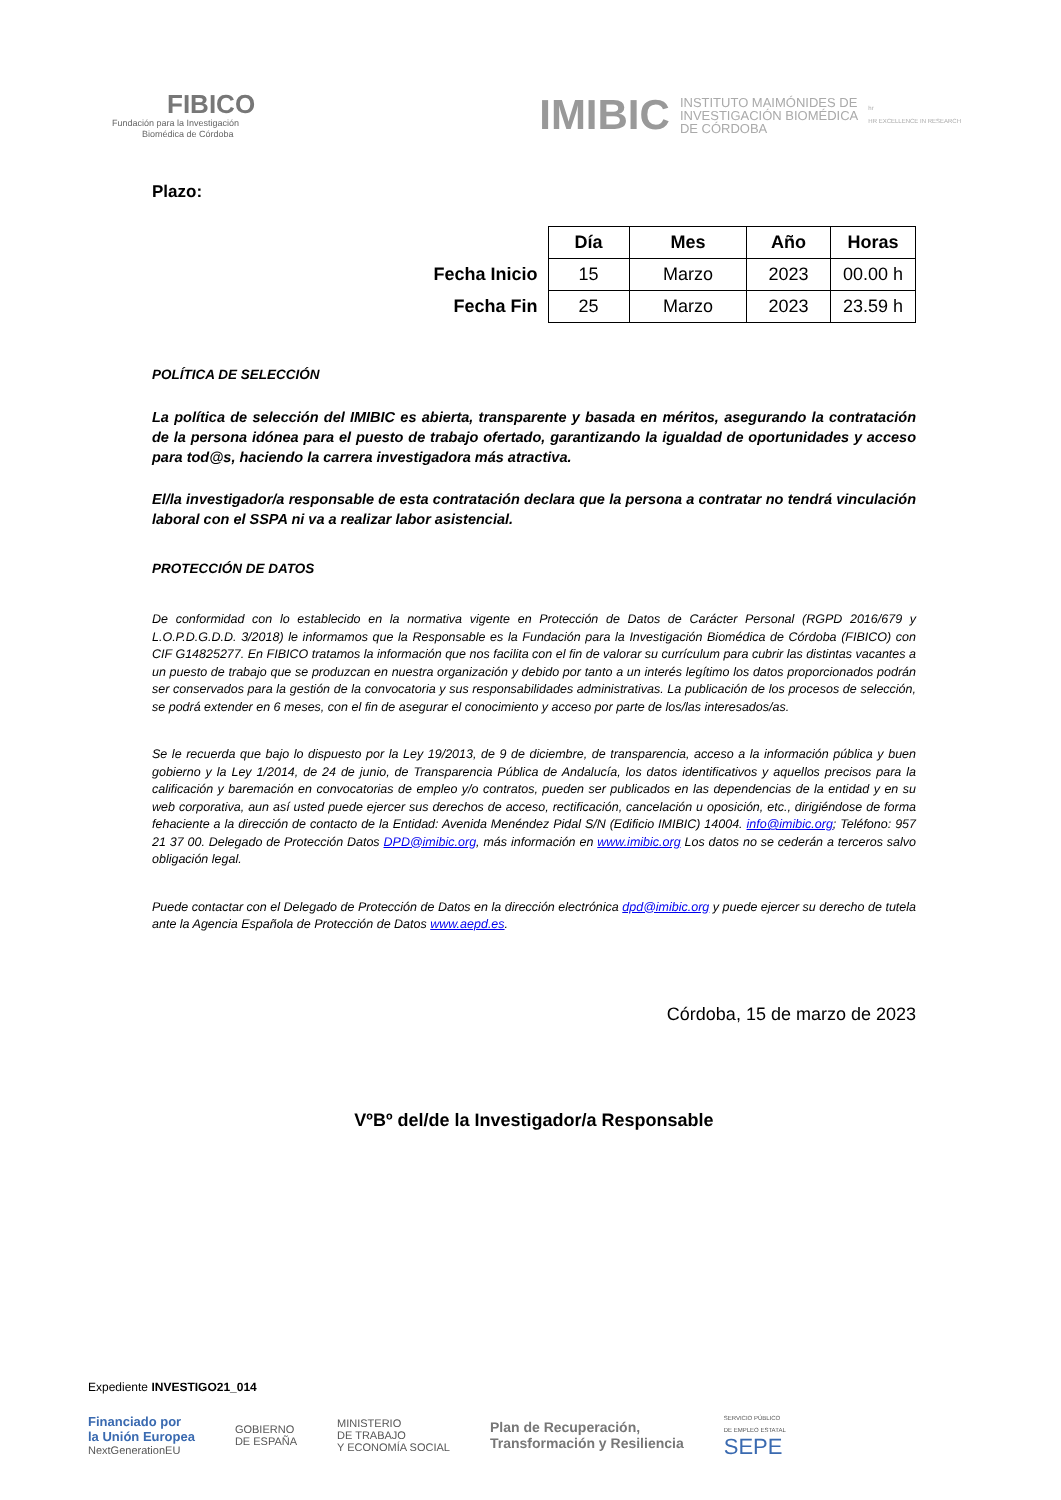FIBICO
Fundación para la Investigación
Biomédica de Córdoba
IMIBIC INSTITUTO MAIMÓNIDES DE
INVESTIGACIÓN BIOMÉDICA
DE CÓRDOBA hr
HR EXCELLENCE IN RESEARCH
Plazo:
| | Día | Mes | Año | Horas |
| Fecha Inicio | 15 | Marzo | 2023 | 00.00 h |
| Fecha Fin | 25 | Marzo | 2023 | 23.59 h |
POLÍTICA DE SELECCIÓN
La política de selección del IMIBIC es abierta, transparente y basada en méritos, asegurando la contratación de la persona idónea para el puesto de trabajo ofertado, garantizando la igualdad de oportunidades y acceso para tod@s, haciendo la carrera investigadora más atractiva.
El/la investigador/a responsable de esta contratación declara que la persona a contratar no tendrá vinculación laboral con el SSPA ni va a realizar labor asistencial.
PROTECCIÓN DE DATOS
De conformidad con lo establecido en la normativa vigente en Protección de Datos de Carácter Personal (RGPD 2016/679 y L.O.P.D.G.D.D. 3/2018) le informamos que la Responsable es la Fundación para la Investigación Biomédica de Córdoba (FIBICO) con CIF G14825277. En FIBICO tratamos la información que nos facilita con el fin de valorar su currículum para cubrir las distintas vacantes a un puesto de trabajo que se produzcan en nuestra organización y debido por tanto a un interés legítimo los datos proporcionados podrán ser conservados para la gestión de la convocatoria y sus responsabilidades administrativas. La publicación de los procesos de selección, se podrá extender en 6 meses, con el fin de asegurar el conocimiento y acceso por parte de los/las interesados/as.
Se le recuerda que bajo lo dispuesto por la Ley 19/2013, de 9 de diciembre, de transparencia, acceso a la información pública y buen gobierno y la Ley 1/2014, de 24 de junio, de Transparencia Pública de Andalucía, los datos identificativos y aquellos precisos para la calificación y baremación en convocatorias de empleo y/o contratos, pueden ser publicados en las dependencias de la entidad y en su web corporativa, aun así usted puede ejercer sus derechos de acceso, rectificación, cancelación u oposición, etc., dirigiéndose de forma fehaciente a la dirección de contacto de la Entidad: Avenida Menéndez Pidal S/N (Edificio IMIBIC) 14004. info@imibic.org; Teléfono: 957 21 37 00. Delegado de Protección Datos DPD@imibic.org, más información en www.imibic.org Los datos no se cederán a terceros salvo obligación legal.
Puede contactar con el Delegado de Protección de Datos en la dirección electrónica dpd@imibic.org y puede ejercer su derecho de tutela ante la Agencia Española de Protección de Datos www.aepd.es.
Córdoba, 15 de marzo de 2023
VºBº del/de la Investigador/a Responsable
Expediente INVESTIGO21_014
Financiado por
la Unión Europea
NextGenerationEU
GOBIERNO
DE ESPAÑA
MINISTERIO
DE TRABAJO
Y ECONOMÍA SOCIAL
Plan de Recuperación,
Transformación y Resiliencia
SERVICIO PÚBLICO
DE EMPLEO ESTATAL
SEPE